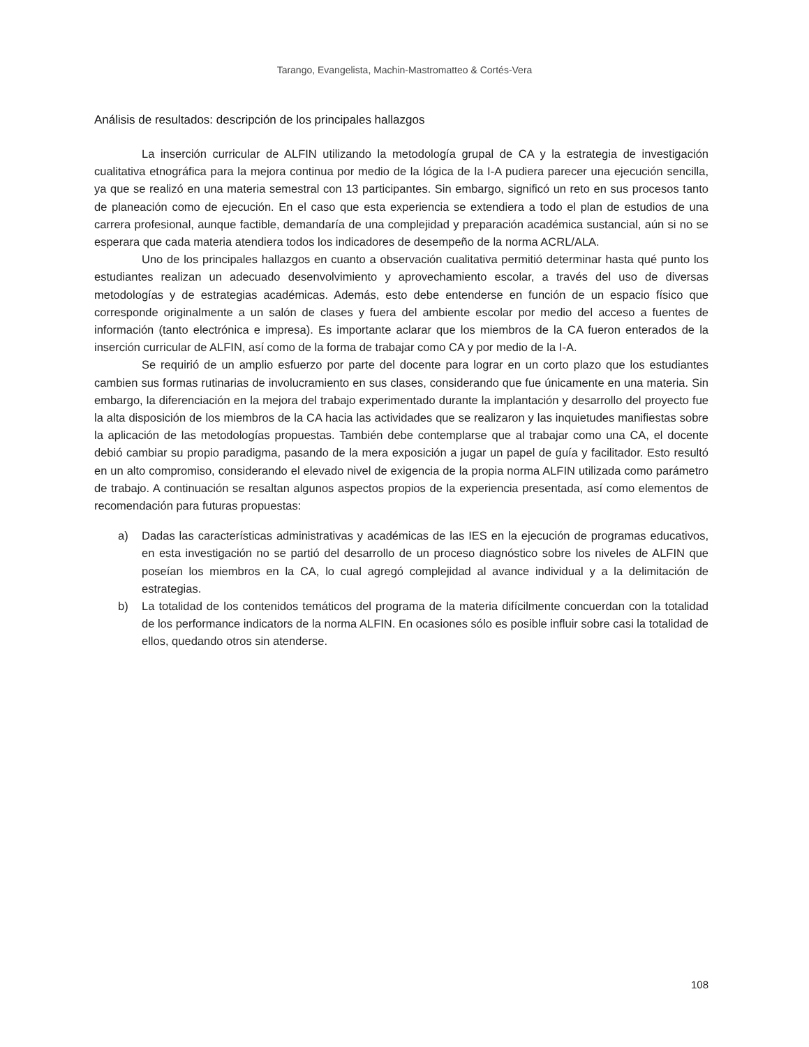Tarango, Evangelista, Machin-Mastromatteo & Cortés-Vera
Análisis de resultados: descripción de los principales hallazgos
La inserción curricular de ALFIN utilizando la metodología grupal de CA y la estrategia de investigación cualitativa etnográfica para la mejora continua por medio de la lógica de la I-A pudiera parecer una ejecución sencilla, ya que se realizó en una materia semestral con 13 participantes. Sin embargo, significó un reto en sus procesos tanto de planeación como de ejecución. En el caso que esta experiencia se extendiera a todo el plan de estudios de una carrera profesional, aunque factible, demandaría de una complejidad y preparación académica sustancial, aún si no se esperara que cada materia atendiera todos los indicadores de desempeño de la norma ACRL/ALA.
Uno de los principales hallazgos en cuanto a observación cualitativa permitió determinar hasta qué punto los estudiantes realizan un adecuado desenvolvimiento y aprovechamiento escolar, a través del uso de diversas metodologías y de estrategias académicas. Además, esto debe entenderse en función de un espacio físico que corresponde originalmente a un salón de clases y fuera del ambiente escolar por medio del acceso a fuentes de información (tanto electrónica e impresa). Es importante aclarar que los miembros de la CA fueron enterados de la inserción curricular de ALFIN, así como de la forma de trabajar como CA y por medio de la I-A.
Se requirió de un amplio esfuerzo por parte del docente para lograr en un corto plazo que los estudiantes cambien sus formas rutinarias de involucramiento en sus clases, considerando que fue únicamente en una materia. Sin embargo, la diferenciación en la mejora del trabajo experimentado durante la implantación y desarrollo del proyecto fue la alta disposición de los miembros de la CA hacia las actividades que se realizaron y las inquietudes manifiestas sobre la aplicación de las metodologías propuestas. También debe contemplarse que al trabajar como una CA, el docente debió cambiar su propio paradigma, pasando de la mera exposición a jugar un papel de guía y facilitador. Esto resultó en un alto compromiso, considerando el elevado nivel de exigencia de la propia norma ALFIN utilizada como parámetro de trabajo. A continuación se resaltan algunos aspectos propios de la experiencia presentada, así como elementos de recomendación para futuras propuestas:
a) Dadas las características administrativas y académicas de las IES en la ejecución de programas educativos, en esta investigación no se partió del desarrollo de un proceso diagnóstico sobre los niveles de ALFIN que poseían los miembros en la CA, lo cual agregó complejidad al avance individual y a la delimitación de estrategias.
b) La totalidad de los contenidos temáticos del programa de la materia difícilmente concuerdan con la totalidad de los performance indicators de la norma ALFIN. En ocasiones sólo es posible influir sobre casi la totalidad de ellos, quedando otros sin atenderse.
108